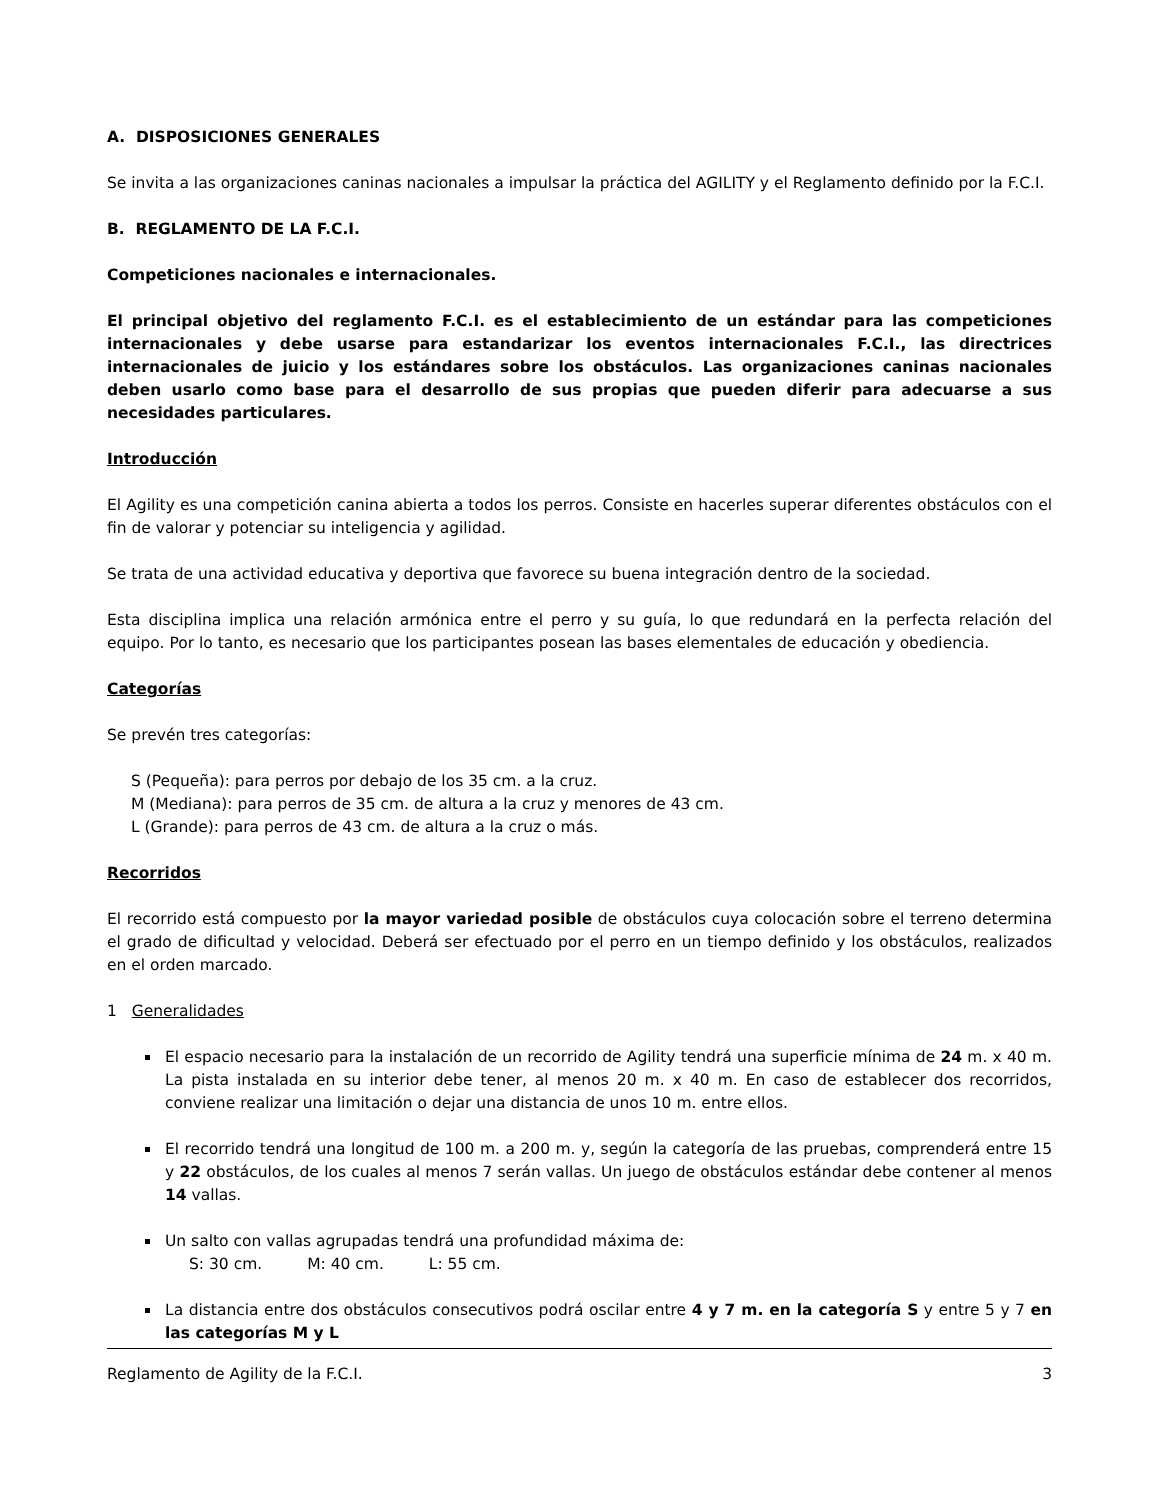A. DISPOSICIONES GENERALES
Se invita a las organizaciones caninas nacionales a impulsar la práctica del AGILITY y el Reglamento definido por la F.C.I.
B. REGLAMENTO DE LA F.C.I.
Competiciones nacionales e internacionales.
El principal objetivo del reglamento F.C.I. es el establecimiento de un estándar para las competiciones internacionales y debe usarse para estandarizar los eventos internacionales F.C.I., las directrices internacionales de juicio y los estándares sobre los obstáculos. Las organizaciones caninas nacionales deben usarlo como base para el desarrollo de sus propias que pueden diferir para adecuarse a sus necesidades particulares.
Introducción
El Agility es una competición canina abierta a todos los perros. Consiste en hacerles superar diferentes obstáculos con el fin de valorar y potenciar su inteligencia y agilidad.
Se trata de una actividad educativa y deportiva que favorece su buena integración dentro de la sociedad.
Esta disciplina implica una relación armónica entre el perro y su guía, lo que redundará en la perfecta relación del equipo. Por lo tanto, es necesario que los participantes posean las bases elementales de educación y obediencia.
Categorías
Se prevén tres categorías:
S (Pequeña): para perros por debajo de los 35 cm. a la cruz.
M (Mediana): para perros de 35 cm. de altura a la cruz y menores de 43 cm.
L (Grande): para perros de 43 cm. de altura a la cruz o más.
Recorridos
El recorrido está compuesto por la mayor variedad posible de obstáculos cuya colocación sobre el terreno determina el grado de dificultad y velocidad. Deberá ser efectuado por el perro en un tiempo definido y los obstáculos, realizados en el orden marcado.
1 Generalidades
El espacio necesario para la instalación de un recorrido de Agility tendrá una superficie mínima de 24 m. x 40 m. La pista instalada en su interior debe tener, al menos 20 m. x 40 m. En caso de establecer dos recorridos, conviene realizar una limitación o dejar una distancia de unos 10 m. entre ellos.
El recorrido tendrá una longitud de 100 m. a 200 m. y, según la categoría de las pruebas, comprenderá entre 15 y 22 obstáculos, de los cuales al menos 7 serán vallas. Un juego de obstáculos estándar debe contener al menos 14 vallas.
Un salto con vallas agrupadas tendrá una profundidad máxima de:
S: 30 cm. M: 40 cm. L: 55 cm.
La distancia entre dos obstáculos consecutivos podrá oscilar entre 4 y 7 m. en la categoría S y entre 5 y 7 en las categorías M y L
Reglamento de Agility de la F.C.I. 3